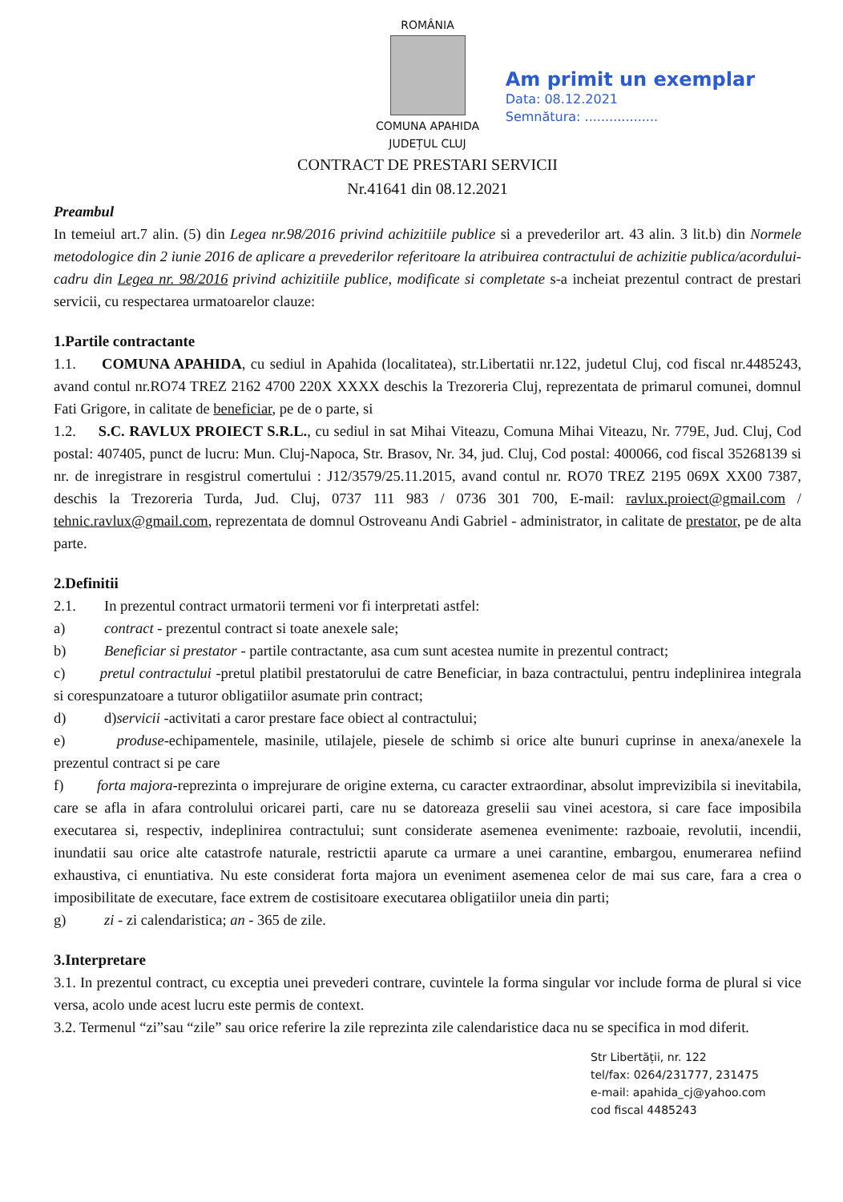ROMÂNIA
COMUNA APAHIDA
JUDEȚUL CLUJ
CONTRACT DE PRESTARI SERVICII
Nr.41641 din 08.12.2021
Am primit un exemplar
Data: 08.12.2021
Semnătura: ..................
Preambul
In temeiul art.7 alin. (5) din Legea nr.98/2016 privind achizitiile publice si a prevederilor art. 43 alin. 3 lit.b) din Normele metodologice din 2 iunie 2016 de aplicare a prevederilor referitoare la atribuirea contractului de achizitie publica/acordului-cadru din Legea nr. 98/2016 privind achizitiile publice, modificate si completate s-a incheiat prezentul contract de prestari servicii, cu respectarea urmatoarelor clauze:
1.Partile contractante
1.1. COMUNA APAHIDA, cu sediul in Apahida (localitatea), str.Libertatii nr.122, judetul Cluj, cod fiscal nr.4485243, avand contul nr.RO74 TREZ 2162 4700 220X XXXX deschis la Trezoreria Cluj, reprezentata de primarul comunei, domnul Fati Grigore, in calitate de beneficiar, pe de o parte, si
1.2. S.C. RAVLUX PROIECT S.R.L., cu sediul in sat Mihai Viteazu, Comuna Mihai Viteazu, Nr. 779E, Jud. Cluj, Cod postal: 407405, punct de lucru: Mun. Cluj-Napoca, Str. Brasov, Nr. 34, jud. Cluj, Cod postal: 400066, cod fiscal 35268139 si nr. de inregistrare in resgistrul comertului : J12/3579/25.11.2015, avand contul nr. RO70 TREZ 2195 069X XX00 7387, deschis la Trezoreria Turda, Jud. Cluj, 0737 111 983 / 0736 301 700, E-mail: ravlux.proiect@gmail.com / tehnic.ravlux@gmail.com, reprezentata de domnul Ostroveanu Andi Gabriel - administrator, in calitate de prestator, pe de alta parte.
2.Definitii
2.1. In prezentul contract urmatorii termeni vor fi interpretati astfel:
a) contract - prezentul contract si toate anexele sale;
b) Beneficiar si prestator - partile contractante, asa cum sunt acestea numite in prezentul contract;
c) pretul contractului -pretul platibil prestatorului de catre Beneficiar, in baza contractului, pentru indeplinirea integrala si corespunzatoare a tuturor obligatiilor asumate prin contract;
d) d)servicii -activitati a caror prestare face obiect al contractului;
e) produse-echipamentele, masinile, utilajele, piesele de schimb si orice alte bunuri cuprinse in anexa/anexele la prezentul contract si pe care
f) forta majora-reprezinta o imprejurare de origine externa, cu caracter extraordinar, absolut imprevizibila si inevitabila, care se afla in afara controlului oricarei parti, care nu se datoreaza greselii sau vinei acestora, si care face imposibila executarea si, respectiv, indeplinirea contractului; sunt considerate asemenea evenimente: razboaie, revolutii, incendii, inundatii sau orice alte catastrofe naturale, restrictii aparute ca urmare a unei carantine, embargou, enumerarea nefiind exhaustiva, ci enuntiativa. Nu este considerat forta majora un eveniment asemenea celor de mai sus care, fara a crea o imposibilitate de executare, face extrem de costisitoare executarea obligatiilor uneia din parti;
g) zi - zi calendaristica; an - 365 de zile.
3.Interpretare
3.1. In prezentul contract, cu exceptia unei prevederi contrare, cuvintele la forma singular vor include forma de plural si vice versa, acolo unde acest lucru este permis de context.
3.2. Termenul “zi”sau “zile” sau orice referire la zile reprezinta zile calendaristice daca nu se specifica in mod diferit.
Str Libertății, nr. 122
tel/fax: 0264/231777, 231475
e-mail: apahida_cj@yahoo.com
cod fiscal 4485243